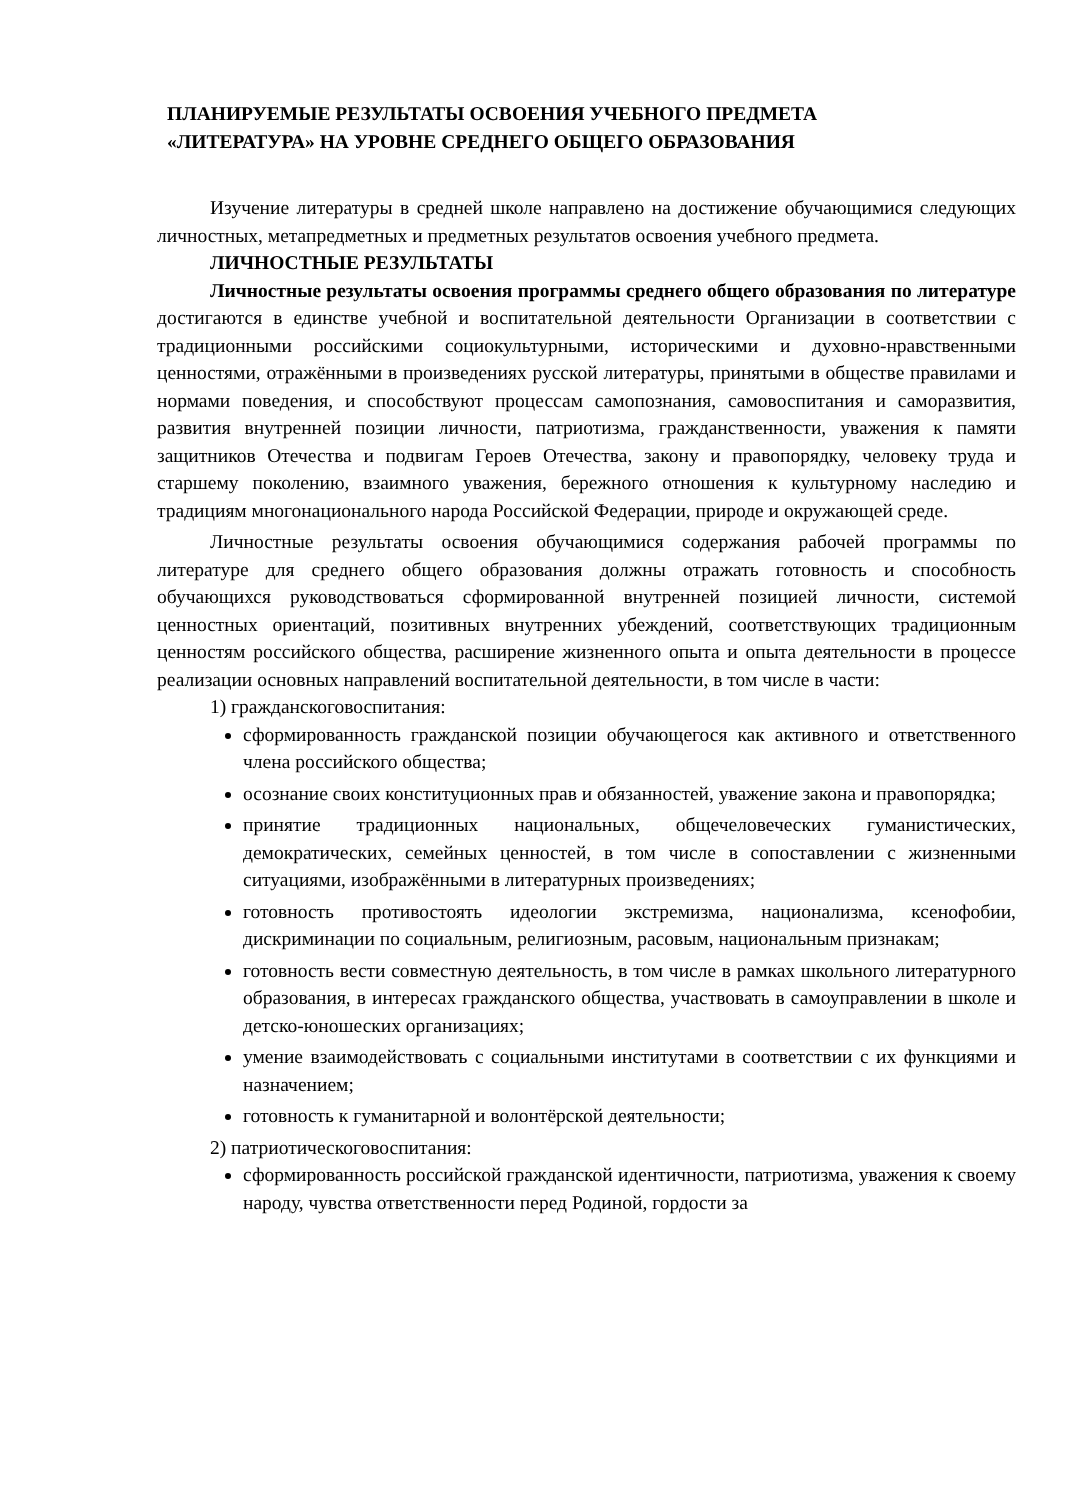ПЛАНИРУЕМЫЕ РЕЗУЛЬТАТЫ ОСВОЕНИЯ УЧЕБНОГО ПРЕДМЕТА
«ЛИТЕРАТУРА» НА УРОВНЕ СРЕДНЕГО ОБЩЕГО ОБРАЗОВАНИЯ
Изучение литературы в средней школе направлено на достижение обучающимися следующих личностных, метапредметных и предметных результатов освоения учебного предмета.
ЛИЧНОСТНЫЕ РЕЗУЛЬТАТЫ
Личностные результаты освоения программы среднего общего образования по литературе достигаются в единстве учебной и воспитательной деятельности Организации в соответствии с традиционными российскими социокультурными, историческими и духовно-нравственными ценностями, отражёнными в произведениях русской литературы, принятыми в обществе правилами и нормами поведения, и способствуют процессам самопознания, самовоспитания и саморазвития, развития внутренней позиции личности, патриотизма, гражданственности, уважения к памяти защитников Отечества и подвигам Героев Отечества, закону и правопорядку, человеку труда и старшему поколению, взаимного уважения, бережного отношения к культурному наследию и традициям многонационального народа Российской Федерации, природе и окружающей среде.
Личностные результаты освоения обучающимися содержания рабочей программы по литературе для среднего общего образования должны отражать готовность и способность обучающихся руководствоваться сформированной внутренней позицией личности, системой ценностных ориентаций, позитивных внутренних убеждений, соответствующих традиционным ценностям российского общества, расширение жизненного опыта и опыта деятельности в процессе реализации основных направлений воспитательной деятельности, в том числе в части:
1) гражданскоговоспитания:
сформированность гражданской позиции обучающегося как активного и ответственного члена российского общества;
осознание своих конституционных прав и обязанностей, уважение закона и правопорядка;
принятие традиционных национальных, общечеловеческих гуманистических, демократических, семейных ценностей, в том числе в сопоставлении с жизненными ситуациями, изображёнными в литературных произведениях;
готовность противостоять идеологии экстремизма, национализма, ксенофобии, дискриминации по социальным, религиозным, расовым, национальным признакам;
готовность вести совместную деятельность, в том числе в рамках школьного литературного образования, в интересах гражданского общества, участвовать в самоуправлении в школе и детско-юношеских организациях;
умение взаимодействовать с социальными институтами в соответствии с их функциями и назначением;
готовность к гуманитарной и волонтёрской деятельности;
2) патриотическоговоспитания:
сформированность российской гражданской идентичности, патриотизма, уважения к своему народу, чувства ответственности перед Родиной, гордости за